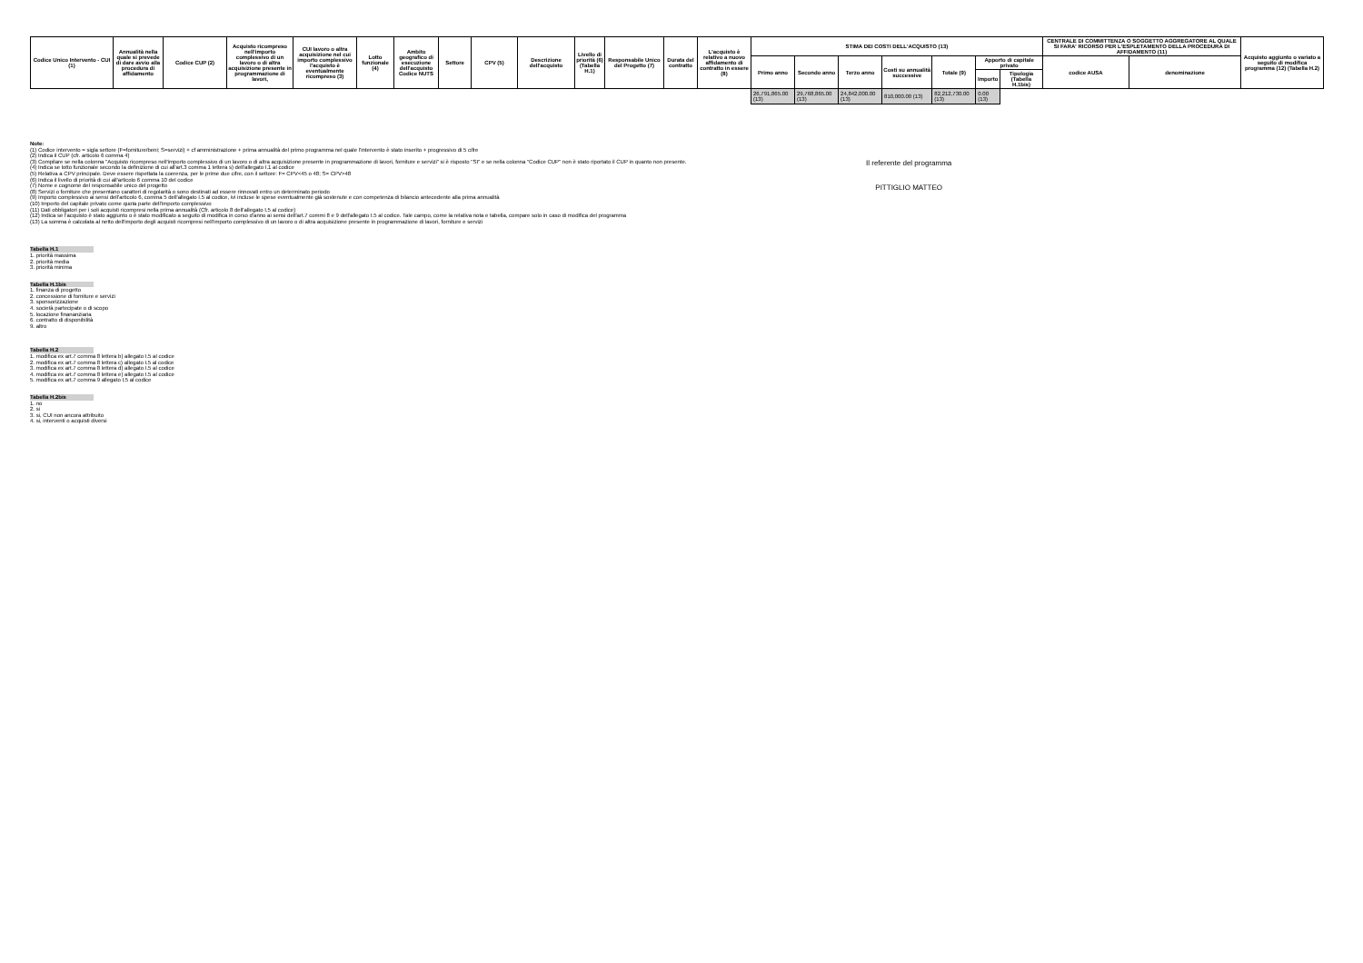| Codice Unico Intervento - CUI (1) | Annualità nella quale si prevede di dare avvio alla procedura di affidamento | Codice CUP (2) | Acquisto ricompreso nell'importo complessivo di un lavoro o di altra acquisizione presente in programmazione di lavori, | CUI lavoro o altra acquisizione nel cui importo complessivo l'acquisto è eventualmente ricompreso (3) | Lotto funzionale (4) | Ambito geografico di esecuzione dell'acquisto Codice NUTS | Settore | CPV (5) | Descrizione dell'acquisto | Livello di priorità (6) (Tabella H.1) | Responsabile Unico del Progetto (7) | Durata del contratto | L'acquisto è relativo a nuovo affidamento di contratto in essere (8) | STIMA DEI COSTI DELL'ACQUISTO (13) | | | | | | | CENTRALE DI COMMITTENZA O SOGGETTO AGGREGATORE AL QUALE SI FARA' RICORSO PER L'ESPLETAMENTO DELLA PROCEDURA DI AFFIDAMENTO (11) | | Acquisto aggiunto o variato a seguito di modifica programma (12) (Tabella H.2) |
| --- | --- | --- | --- | --- | --- | --- | --- | --- | --- | --- | --- | --- | --- | --- | --- | --- | --- | --- | --- | --- | --- | --- | --- |
| | | | | | | | | | | | | | | Primo anno | Secondo anno | Terzo anno | Costi su annualità successive | Totale (9) | Apporto di capitale privato | | codice AUSA | denominazione | |
| | | | | | | | | | | | | | | | | | | | Importo | Tipologia (Tabella H.1bis) | | | |
| | | | | | | | | | | | | | | 26,791,865.00 (13) | 29,768,865.00 (13) | 24,842,000.00 (13) | 810,000.00 (13) | 82,212,730.00 (13) | 0.00 (13) | | | | |
Note:
(1) Codice intervento = sigla settore (F=forniture/beni; S=servizi) + cf amministrazione + prima annualità del primo programma nel quale l'intervento è stato inserito + progressivo di 5 cifre
(2) Indica il CUP (cfr. articolo 6 comma 4)
(3) Compilare se nella colonna "Acquisto ricompreso nell'importo complessivo di un lavoro o di altra acquisizione presente in programmazione di lavori, forniture e servizi" si è risposto "SI" e se nella colonna "Codice CUP" non è stato riportato il CUP in quanto non presente.
(4) Indica se lotto funzionale secondo la definizione di cui all'art.3 comma 1 lettera s) dell'allegato I.1 al codice
(5) Relativa a CPV principale. Deve essere rispettata la coerenza, per le prime due cifre, con il settore: F= CPV<45 o 48; S= CPV>48
(6) Indica il livello di priorità di cui all'articolo 6 comma 10 del codice
(7) Nome e cognome del responsabile unico del progetto
(8) Servizi o forniture che presentano caratteri di regolarità o sono destinati ad essere rinnovati entro un determinato periodo
(9) Importo complessivo ai sensi dell'articolo 6, comma 5 dell'allegato I.5 al codice, ivi incluse le spese eventualmente già sostenute e con competenza di bilancio antecedente alla prima annualità
(10) Importo del capitale privato come quota parte dell'importo complessivo
(11) Dati obbligatori per i soli acquisti ricompresi nella prima annualità (Cfr. articolo 8 dell'allegato I.5 al codice)
(12) Indica se l'acquisto è stato aggiunto o è stato modificato a seguito di modifica in corso d'anno ai sensi dell'art.7 commi 8 e 9 dell'allegato I.5 al codice. Tale campo, come la relativa nota e tabella, compare solo in caso di modifica del programma
(13) La somma è calcolata al netto dell'importo degli acquisti ricompresi nell'importo complessivo di un lavoro o di altra acquisizione presente in programmazione di lavori, forniture e servizi
Tabella H.1
1. priorità massima
2. priorità media
3. priorità minima
Tabella H.1bis
1. finanza di progetto
2. concessione di forniture e servizi
3. sponsorizzazione
4. società partecipate o di scopo
5. locazione finananziaria
6. contratto di disponibilità
9. altro
Tabella H.2
1. modifica ex art.7 comma 8 lettera b) allegato I.5 al codice
2. modifica ex art.7 comma 8 lettera c) allegato I.5 al codice
3. modifica ex art.7 comma 8 lettera d) allegato I.5 al codice
4. modifica ex art.7 comma 8 lettera e) allegato I.5 al codice
5. modifica ex art.7 comma 9 allegato I.5 al codice
Tabella H.2bis
1. no
2. si
3. si, CUI non ancora attribuito
4. si, interventi o acquisti diversi
Il referente del programma
PITTIGLIO MATTEO